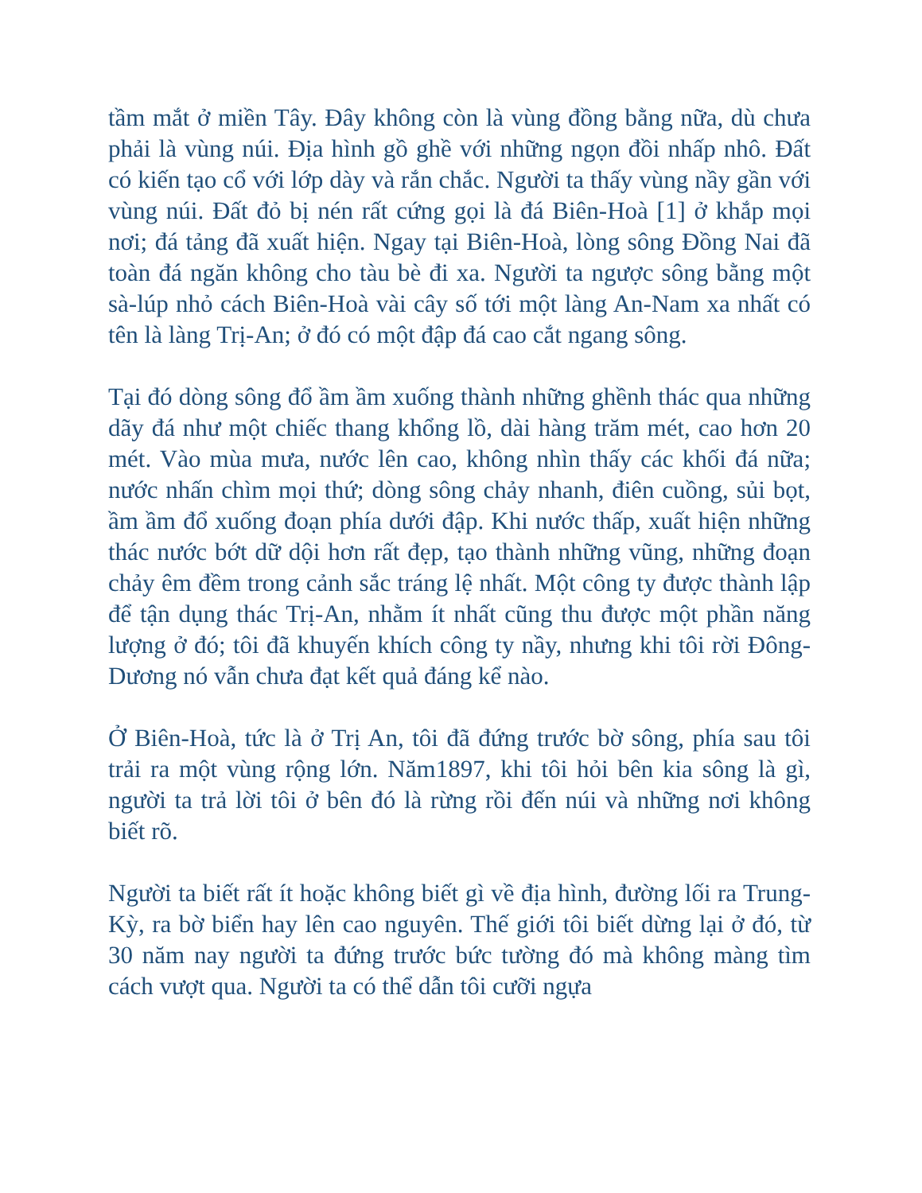tầm mắt ở miền Tây. Đây không còn là vùng đồng bằng nữa, dù chưa phải là vùng núi. Địa hình gồ ghề với những ngọn đồi nhấp nhô. Đất có kiến tạo cổ với lớp dày và rắn chắc. Người ta thấy vùng nầy gần với vùng núi. Đất đỏ bị nén rất cứng gọi là đá Biên-Hoà [1] ở khắp mọi nơi; đá tảng đã xuất hiện. Ngay tại Biên-Hoà, lòng sông Đồng Nai đã toàn đá ngăn không cho tàu bè đi xa. Người ta ngược sông bằng một sà-lúp nhỏ cách Biên-Hoà vài cây số tới một làng An-Nam xa nhất có tên là làng Trị-An; ở đó có một đập đá cao cắt ngang sông.
Tại đó dòng sông đổ ầm ầm xuống thành những ghềnh thác qua những dãy đá như một chiếc thang khổng lồ, dài hàng trăm mét, cao hơn 20 mét. Vào mùa mưa, nước lên cao, không nhìn thấy các khối đá nữa; nước nhấn chìm mọi thứ; dòng sông chảy nhanh, điên cuồng, sủi bọt, ầm ầm đổ xuống đoạn phía dưới đập. Khi nước thấp, xuất hiện những thác nước bớt dữ dội hơn rất đẹp, tạo thành những vũng, những đoạn chảy êm đềm trong cảnh sắc tráng lệ nhất. Một công ty được thành lập để tận dụng thác Trị-An, nhằm ít nhất cũng thu được một phần năng lượng ở đó; tôi đã khuyến khích công ty nầy, nhưng khi tôi rời Đông-Dương nó vẫn chưa đạt kết quả đáng kể nào.
Ở Biên-Hoà, tức là ở Trị An, tôi đã đứng trước bờ sông, phía sau tôi trải ra một vùng rộng lớn. Năm1897, khi tôi hỏi bên kia sông là gì, người ta trả lời tôi ở bên đó là rừng rồi đến núi và những nơi không biết rõ.
Người ta biết rất ít hoặc không biết gì về địa hình, đường lối ra Trung-Kỳ, ra bờ biển hay lên cao nguyên. Thế giới tôi biết dừng lại ở đó, từ 30 năm nay người ta đứng trước bức tường đó mà không màng tìm cách vượt qua. Người ta có thể dẫn tôi cưỡi ngựa